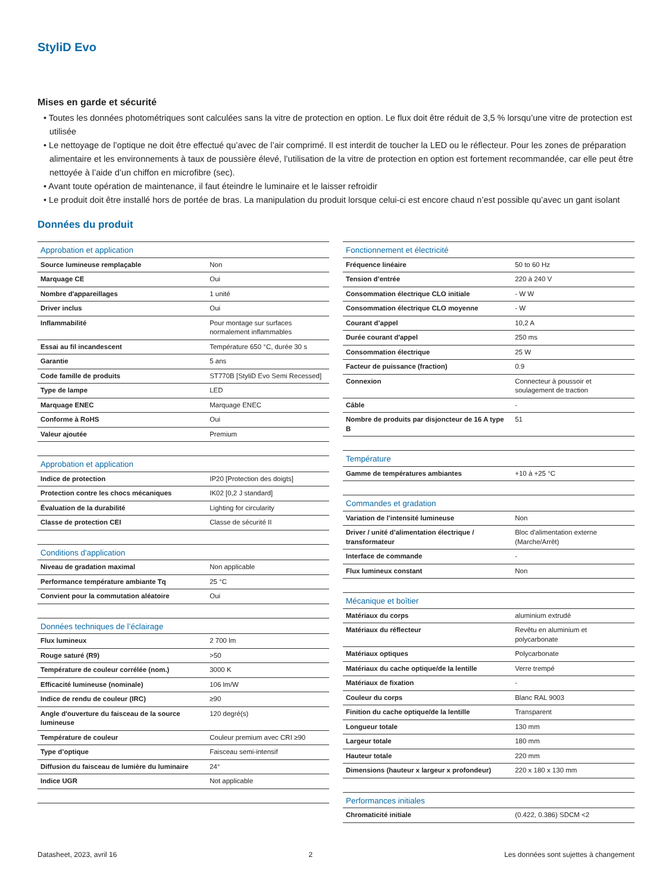StyliD Evo
Mises en garde et sécurité
• Toutes les données photométriques sont calculées sans la vitre de protection en option. Le flux doit être réduit de 3,5 % lorsqu’une vitre de protection est utilisée
• Le nettoyage de l’optique ne doit être effectué qu’avec de l’air comprimé. Il est interdit de toucher la LED ou le réflecteur. Pour les zones de préparation alimentaire et les environnements à taux de poussière élevé, l’utilisation de la vitre de protection en option est fortement recommandée, car elle peut être nettoyée à l’aide d’un chiffon en microfibre (sec).
• Avant toute opération de maintenance, il faut éteindre le luminaire et le laisser refroidir
• Le produit doit être installé hors de portée de bras. La manipulation du produit lorsque celui-ci est encore chaud n’est possible qu’avec un gant isolant
Données du produit
| Approbation et application | |
| --- | --- |
| Source lumineuse remplaçable | Non |
| Marquage CE | Oui |
| Nombre d'appareillages | 1 unité |
| Driver inclus | Oui |
| Inflammabilité | Pour montage sur surfaces normalement inflammables |
| Essai au fil incandescent | Température 650 °C, durée 30 s |
| Garantie | 5 ans |
| Code famille de produits | ST770B [StyliD Evo Semi Recessed] |
| Type de lampe | LED |
| Marquage ENEC | Marquage ENEC |
| Conforme à RoHS | Oui |
| Valeur ajoutée | Premium |
| Approbation et application | |
| Indice de protection | IP20 [Protection des doigts] |
| Protection contre les chocs mécaniques | IK02 [0,2 J standard] |
| Évaluation de la durabilité | Lighting for circularity |
| Classe de protection CEI | Classe de sécurité II |
| Conditions d'application | |
| Niveau de gradation maximal | Non applicable |
| Performance température ambiante Tq | 25 °C |
| Convient pour la commutation aléatoire | Oui |
| Données techniques de l’éclairage | |
| Flux lumineux | 2 700 lm |
| Rouge saturé (R9) | >50 |
| Température de couleur corrélée (nom.) | 3000 K |
| Efficacité lumineuse (nominale) | 106 lm/W |
| Indice de rendu de couleur (IRC) | ≥90 |
| Angle d'ouverture du faisceau de la source lumineuse | 120 degré(s) |
| Température de couleur | Couleur premium avec CRI ≥90 |
| Type d’optique | Faisceau semi-intensif |
| Diffusion du faisceau de lumière du luminaire | 24° |
| Indice UGR | Not applicable |
| Fonctionnement et électricité | |
| --- | --- |
| Fréquence linéaire | 50 to 60 Hz |
| Tension d’entrée | 220 à 240 V |
| Consommation électrique CLO initiale | - W W |
| Consommation électrique CLO moyenne | - W |
| Courant d’appel | 10,2 A |
| Durée courant d'appel | 250 ms |
| Consommation électrique | 25 W |
| Facteur de puissance (fraction) | 0.9 |
| Connexion | Connecteur à poussoir et soulagement de traction |
| Câble | - |
| Nombre de produits par disjoncteur de 16 A type B | 51 |
| Température | |
| Gamme de températures ambiantes | +10 à +25 °C |
| Commandes et gradation | |
| Variation de l’intensité lumineuse | Non |
| Driver / unité d’alimentation électrique / transformateur | Bloc d'alimentation externe (Marche/Arrêt) |
| Interface de commande | - |
| Flux lumineux constant | Non |
| Mécanique et boîtier | |
| Matériaux du corps | aluminium extrudé |
| Matériaux du réflecteur | Revêtu en aluminium et polycarbonate |
| Matériaux optiques | Polycarbonate |
| Matériaux du cache optique/de la lentille | Verre trempé |
| Matériaux de fixation | - |
| Couleur du corps | Blanc RAL 9003 |
| Finition du cache optique/de la lentille | Transparent |
| Longueur totale | 130 mm |
| Largeur totale | 180 mm |
| Hauteur totale | 220 mm |
| Dimensions (hauteur x largeur x profondeur) | 220 x 180 x 130 mm |
| Performances initiales | |
| Chromaticité initiale | (0.422, 0.386) SDCM <2 |
Datasheet, 2023, avril 16 2 Les données sont sujettes à changement